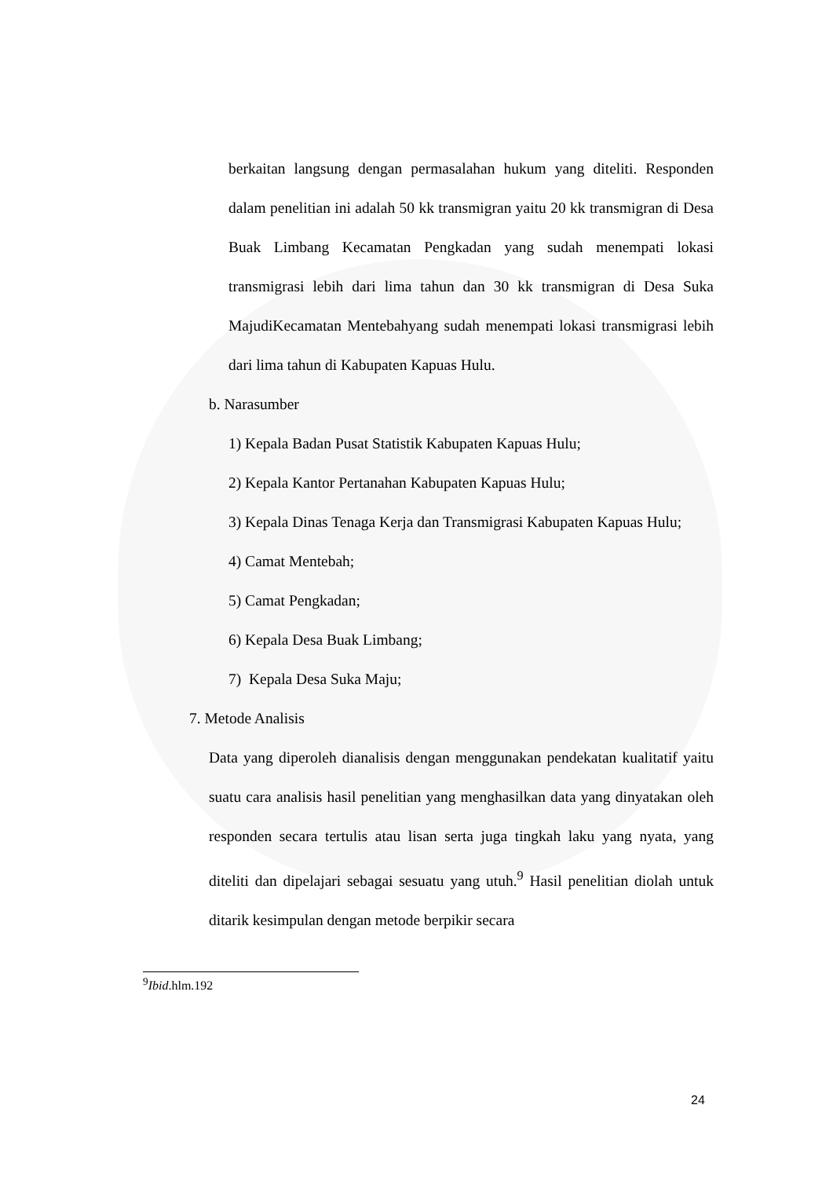berkaitan langsung dengan permasalahan hukum yang diteliti. Responden dalam penelitian ini adalah 50 kk transmigran yaitu 20 kk transmigran di Desa Buak Limbang Kecamatan Pengkadan yang sudah menempati lokasi transmigrasi lebih dari lima tahun dan 30 kk transmigran di Desa Suka MajudiKecamatan Mentebahyang sudah menempati lokasi transmigrasi lebih dari lima tahun di Kabupaten Kapuas Hulu.
b. Narasumber
1) Kepala Badan Pusat Statistik Kabupaten Kapuas Hulu;
2) Kepala Kantor Pertanahan Kabupaten Kapuas Hulu;
3) Kepala Dinas Tenaga Kerja dan Transmigrasi Kabupaten Kapuas Hulu;
4) Camat Mentebah;
5) Camat Pengkadan;
6) Kepala Desa Buak Limbang;
7) Kepala Desa Suka Maju;
7. Metode Analisis
Data yang diperoleh dianalisis dengan menggunakan pendekatan kualitatif yaitu suatu cara analisis hasil penelitian yang menghasilkan data yang dinyatakan oleh responden secara tertulis atau lisan serta juga tingkah laku yang nyata, yang diteliti dan dipelajari sebagai sesuatu yang utuh.<sup>9</sup> Hasil penelitian diolah untuk ditarik kesimpulan dengan metode berpikir secara
<sup>9</sup> Ibid.hlm.192
24